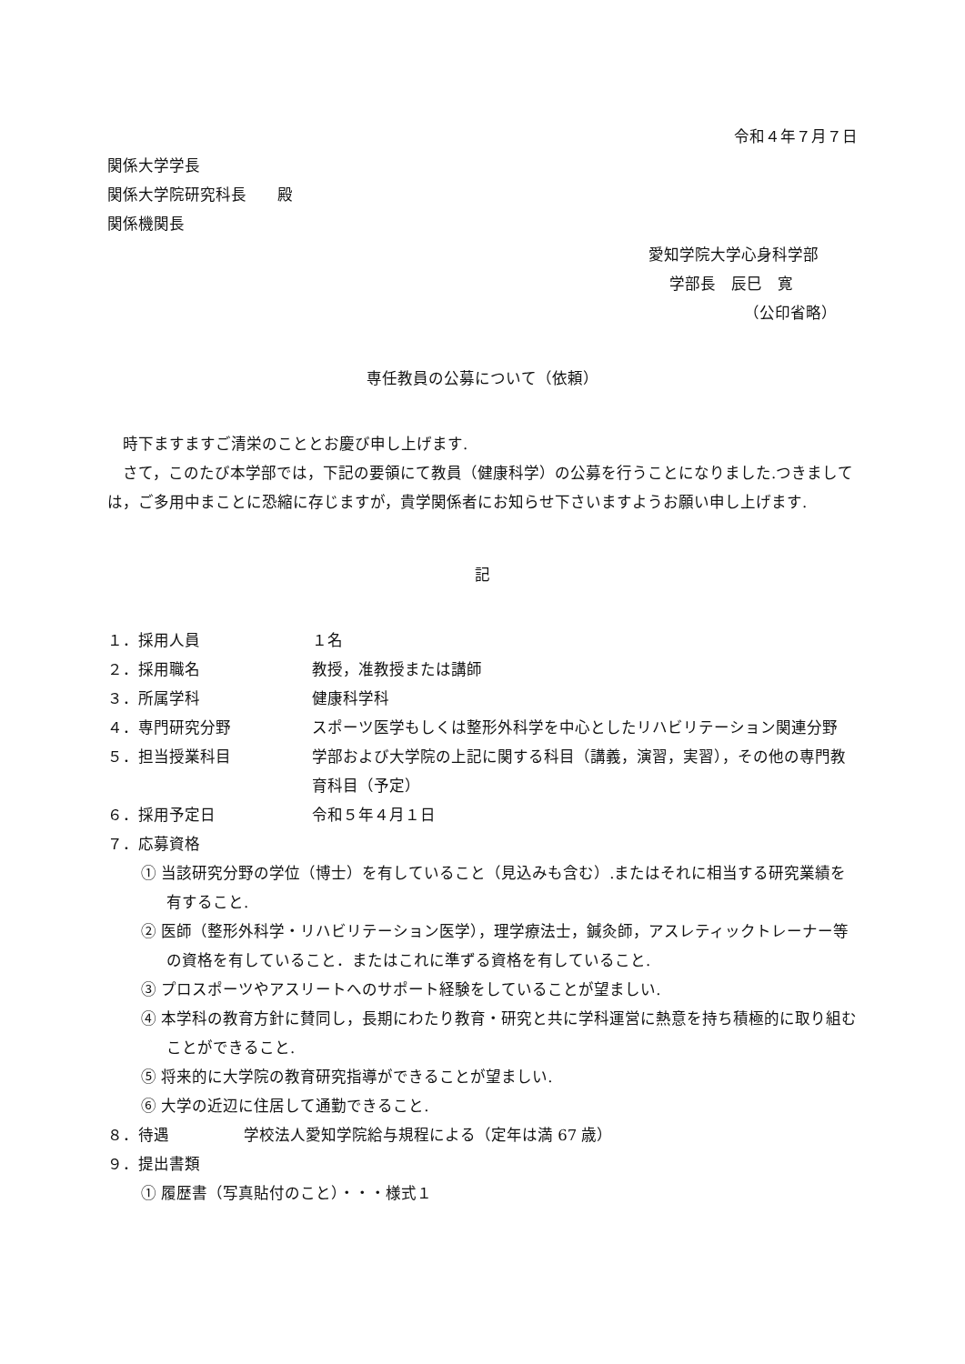令和４年７月７日
関係大学学長
関係大学院研究科長　　殿
関係機関長
愛知学院大学心身科学部
学部長　辰巳　寛
（公印省略）
専任教員の公募について（依頼）
　時下ますますご清栄のこととお慶び申し上げます.
　さて，このたび本学部では，下記の要領にて教員（健康科学）の公募を行うことになりました.つきましては，ご多用中まことに恐縮に存じますが，貴学関係者にお知らせ下さいますようお願い申し上げます.
記
１．採用人員 １名
２．採用職名 教授，准教授または講師
３．所属学科 健康科学科
４．専門研究分野 スポーツ医学もしくは整形外科学を中心としたリハビリテーション関連分野
５．担当授業科目 学部および大学院の上記に関する科目（講義，演習，実習），その他の専門教育科目（予定）
６．採用予定日 令和５年４月１日
７．応募資格
① 当該研究分野の学位（博士）を有していること（見込みも含む）.またはそれに相当する研究業績を有すること.
② 医師（整形外科学・リハビリテーション医学），理学療法士，鍼灸師，アスレティックトレーナー等の資格を有していること．またはこれに準ずる資格を有していること.
③ プロスポーツやアスリートへのサポート経験をしていることが望ましい.
④ 本学科の教育方針に賛同し，長期にわたり教育・研究と共に学科運営に熱意を持ち積極的に取り組むことができること.
⑤ 将来的に大学院の教育研究指導ができることが望ましい.
⑥ 大学の近辺に住居して通勤できること.
８．待遇 学校法人愛知学院給与規程による（定年は満 67 歳）
９．提出書類
① 履歴書（写真貼付のこと）・・・様式１